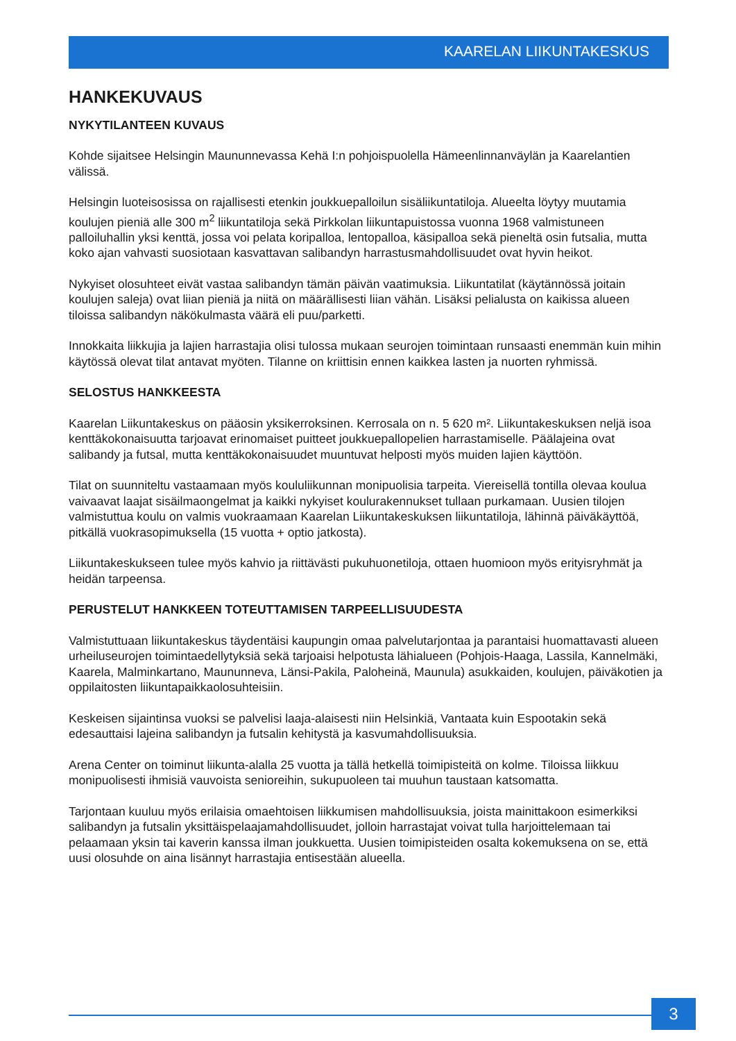KAARELAN LIIKUNTAKESKUS
HANKEKUVAUS
NYKYTILANTEEN KUVAUS
Kohde sijaitsee Helsingin Maununnevassa Kehä I:n pohjoispuolella Hämeenlinnanväylän ja Kaarelantien välissä.
Helsingin luoteisosissa on rajallisesti etenkin joukkuepalloilun sisäliikuntatiloja. Alueelta löytyy muutamia koulujen pieniä alle 300 m<sup>2</sup> liikuntatiloja sekä Pirkkolan liikuntapuistossa vuonna 1968 valmistuneen palloiluhallin yksi kenttä, jossa voi pelata koripalloa, lentopalloa, käsipalloa sekä pieneltä osin futsalia, mutta koko ajan vahvasti suosiotaan kasvattavan salibandyn harrastusmahdollisuudet ovat hyvin heikot.
Nykyiset olosuhteet eivät vastaa salibandyn tämän päivän vaatimuksia. Liikuntatilat (käytännössä joitain koulujen saleja) ovat liian pieniä ja niitä on määrällisesti liian vähän. Lisäksi pelialusta on kaikissa alueen tiloissa salibandyn näkökulmasta väärä eli puu/parketti.
Innokkaita liikkujia ja lajien harrastajia olisi tulossa mukaan seurojen toimintaan runsaasti enemmän kuin mihin käytössä olevat tilat antavat myöten. Tilanne on kriittisin ennen kaikkea lasten ja nuorten ryhmissä.
SELOSTUS HANKKEESTA
Kaarelan Liikuntakeskus on pääosin yksikerroksinen. Kerrosala on n. 5 620 m². Liikuntakeskuksen neljä isoa kenttäkokonaisuutta tarjoavat erinomaiset puitteet joukkuepallopelien harrastamiselle. Päälajeina ovat salibandy ja futsal, mutta kenttäkokonaisuudet muuntuvat helposti myös muiden lajien käyttöön.
Tilat on suunniteltu vastaamaan myös koululiikunnan monipuolisia tarpeita. Viereisellä tontilla olevaa koulua vaivaavat laajat sisäilmaongelmat ja kaikki nykyiset koulurakennukset tullaan purkamaan. Uusien tilojen valmistuttua koulu on valmis vuokraamaan Kaarelan Liikuntakeskuksen liikuntatiloja, lähinnä päiväkäyttöä, pitkällä vuokrasopimuksella (15 vuotta + optio jatkosta).
Liikuntakeskukseen tulee myös kahvio ja riittävästi pukuhuonetiloja, ottaen huomioon myös erityisryhmät ja heidän tarpeensa.
PERUSTELUT HANKKEEN TOTEUTTAMISEN TARPEELLISUUDESTA
Valmistuttuaan liikuntakeskus täydentäisi kaupungin omaa palvelutarjontaa ja parantaisi huomattavasti alueen urheiluseurojen toimintaedellytyksiä sekä tarjoaisi helpotusta lähialueen (Pohjois-Haaga, Lassila, Kannelmäki, Kaarela, Malminkartano, Maununneva, Länsi-Pakila, Paloheinä, Maunula) asukkaiden, koulujen, päiväkotien ja oppilaitosten liikuntapaikkaolosuhteisiin.
Keskeisen sijaintinsa vuoksi se palvelisi laaja-alaisesti niin Helsinkiä, Vantaata kuin Espootakin sekä edesauttaisi lajeina salibandyn ja futsalin kehitystä ja kasvumahdollisuuksia.
Arena Center on toiminut liikunta-alalla 25 vuotta ja tällä hetkellä toimipisteitä on kolme. Tiloissa liikkuu monipuolisesti ihmisiä vauvoista senioreihin, sukupuoleen tai muuhun taustaan katsomatta.
Tarjontaan kuuluu myös erilaisia omaehtoisen liikkumisen mahdollisuuksia, joista mainittakoon esimerkiksi salibandyn ja futsalin yksittäispelaajamahdollisuudet, jolloin harrastajat voivat tulla harjoittelemaan tai pelaamaan yksin tai kaverin kanssa ilman joukkuetta. Uusien toimipisteiden osalta kokemuksena on se, että uusi olosuhde on aina lisännyt harrastajia entisestään alueella.
3